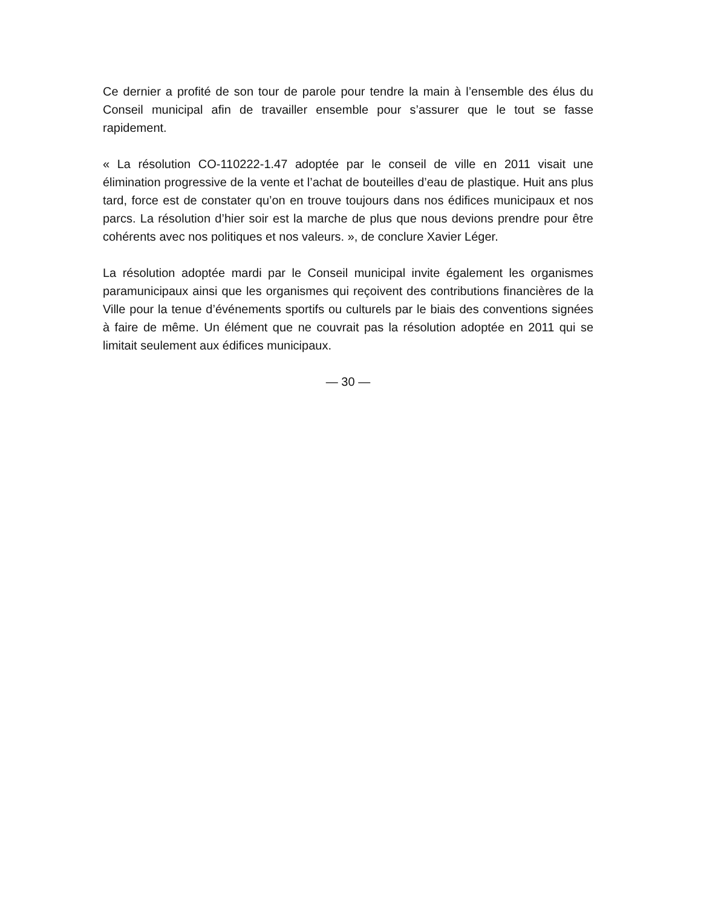Ce dernier a profité de son tour de parole pour tendre la main à l’ensemble des élus du Conseil municipal afin de travailler ensemble pour s’assurer que le tout se fasse rapidement.
« La résolution CO-110222-1.47 adoptée par le conseil de ville en 2011 visait une élimination progressive de la vente et l’achat de bouteilles d’eau de plastique. Huit ans plus tard, force est de constater qu’on en trouve toujours dans nos édifices municipaux et nos parcs. La résolution d’hier soir est la marche de plus que nous devions prendre pour être cohérents avec nos politiques et nos valeurs. », de conclure Xavier Léger.
La résolution adoptée mardi par le Conseil municipal invite également les organismes paramunicipaux ainsi que les organismes qui reçoivent des contributions financières de la Ville pour la tenue d’événements sportifs ou culturels par le biais des conventions signées à faire de même. Un élément que ne couvrait pas la résolution adoptée en 2011 qui se limitait seulement aux édifices municipaux.
— 30 —